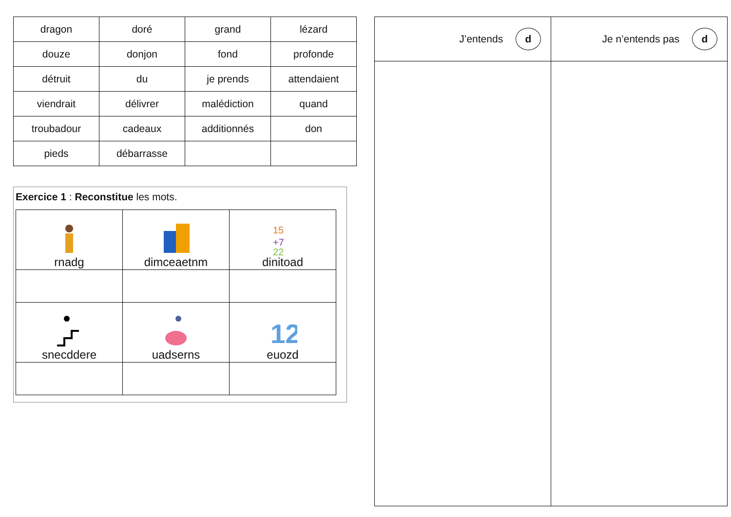| dragon | doré | grand | lézard |
| douze | donjon | fond | profonde |
| détruit | du | je prends | attendaient |
| viendrait | délivrer | malédiction | quand |
| troubadour | cadeaux | additionnés | don |
| pieds | débarrasse | | |
Exercice 1 : Reconstitue les mots.
| rnadg | dimceaetnm | 15 +7 22 dinitoad |
| snecddere | uadserns | 12 euozd |
| J’entends d | Je n’entends pas d |
| --- | --- |